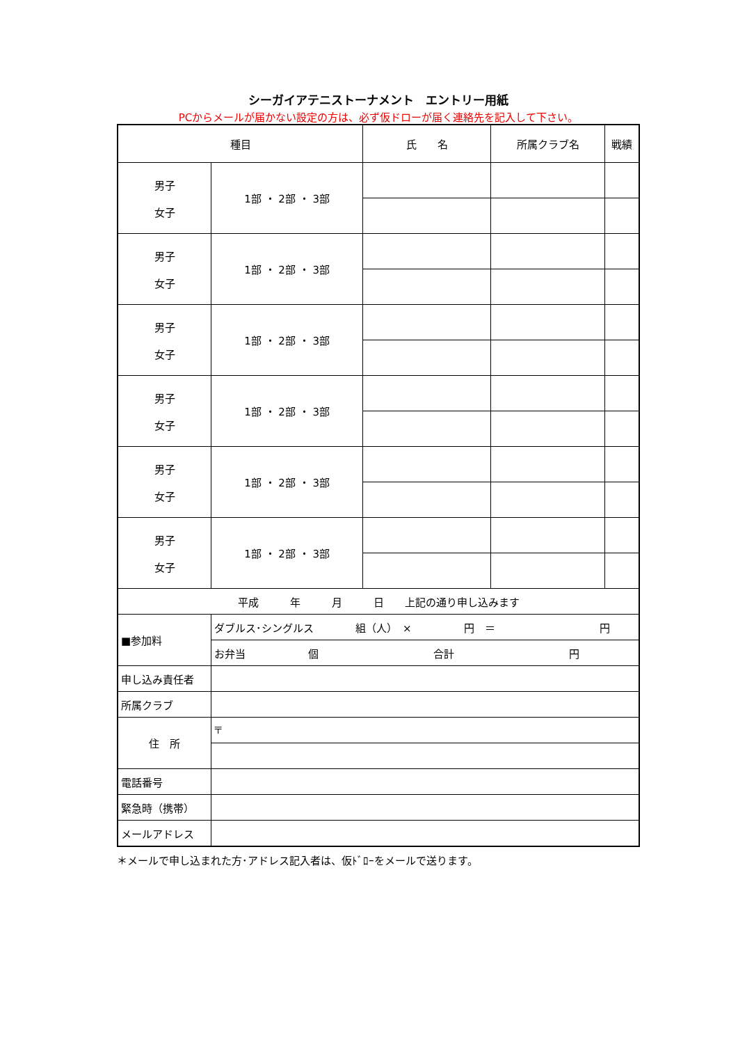シーガイアテニストーナメント　エントリー用紙
PCからメールが届かない設定の方は、必ず仮ドローが届く連絡先を記入して下さい。
| 種目 | | 氏 名 | 所属クラブ名 | 戦績 |
| --- | --- | --- | --- | --- |
| 男子 女子 | 1部 ・ 2部 ・ 3部 | | | |
| 男子 女子 | 1部 ・ 2部 ・ 3部 | | | |
| 男子 女子 | 1部 ・ 2部 ・ 3部 | | | |
| 男子 女子 | 1部 ・ 2部 ・ 3部 | | | |
| 男子 女子 | 1部 ・ 2部 ・ 3部 | | | |
| 男子 女子 | 1部 ・ 2部 ・ 3部 | | | |
| 平成 年 月 日 上記の通り申し込みます | | | | |
| ■参加料 | ダブルス･シングルス 組（人） × 円 ＝ 円 | | | |
| | お弁当 個 合計 円 | | | |
| 申し込み責任者 | | | | |
| 所属クラブ | | | | |
| 住 所 | 〒 | | | |
| 電話番号 | | | | |
| 緊急時（携帯） | | | | |
| メールアドレス | | | | |
＊メールで申し込まれた方･アドレス記入者は、仮ﾄﾞﾛｰをメールで送ります。